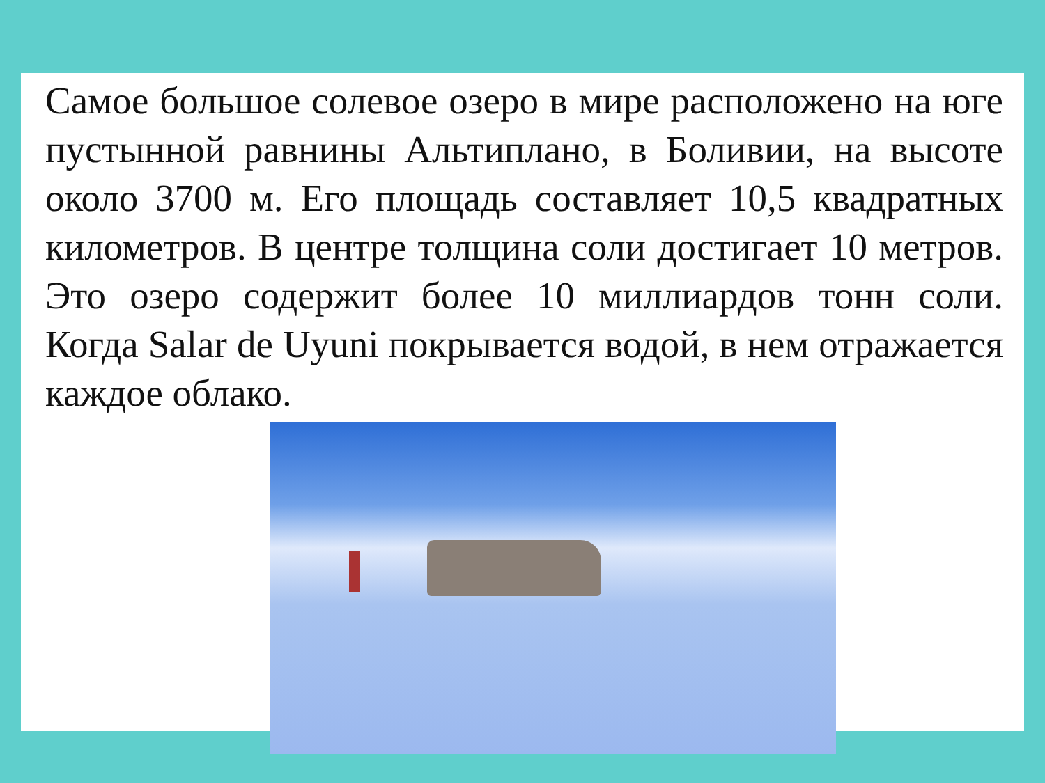Самое большое солевое озеро в мире расположено на юге пустынной равнины Альтиплано, в Боливии, на высоте около 3700 м. Его площадь составляет 10,5 квадратных километров. В центре толщина соли достигает 10 метров. Это озеро содержит более 10 миллиардов тонн соли. Когда Salar de Uyuni покрывается водой, в нем отражается каждое облако.